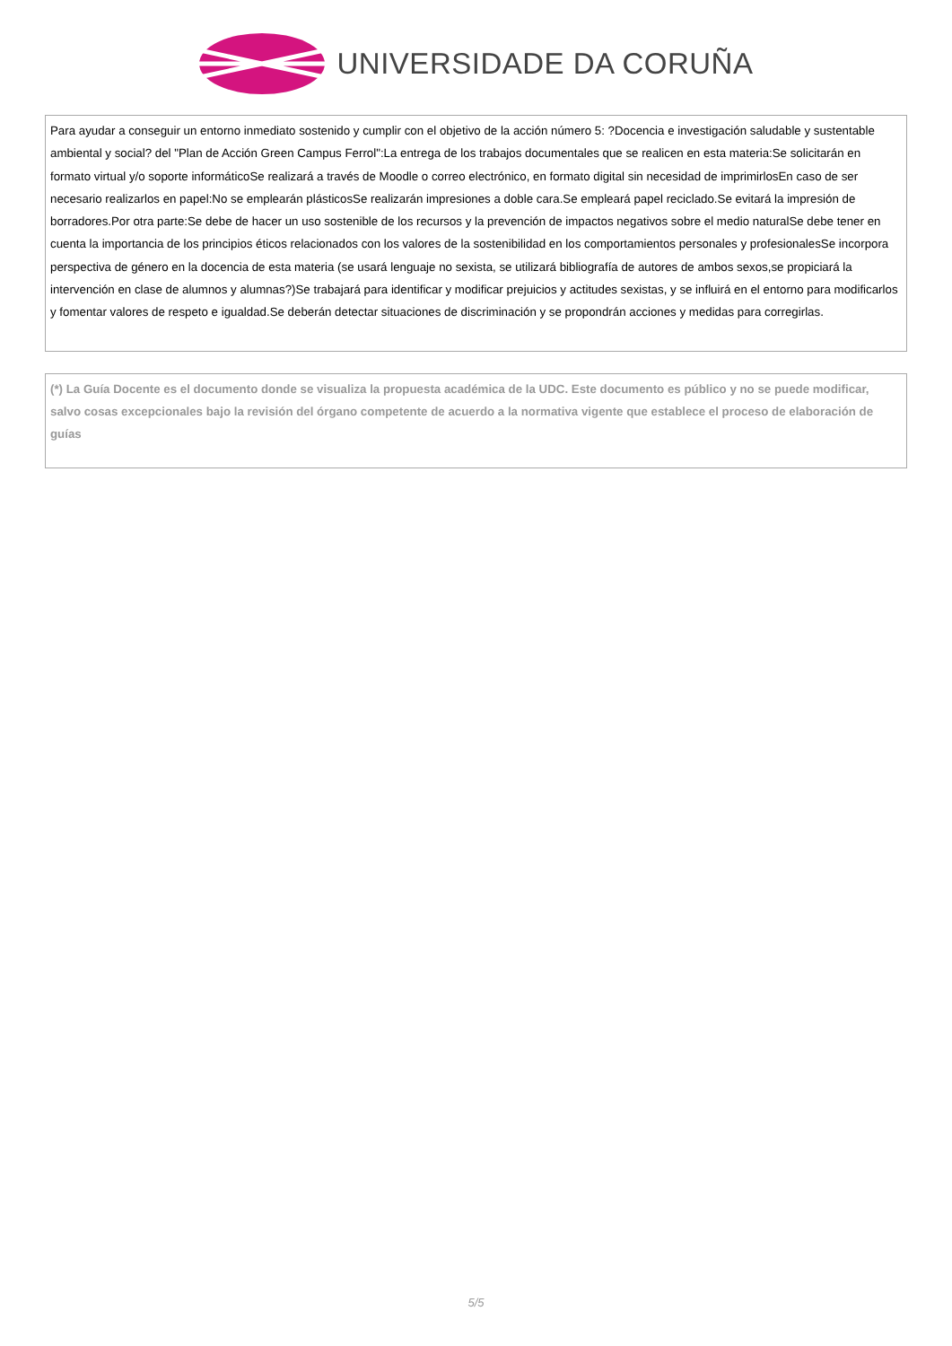UNIVERSIDADE DA CORUÑA
Para ayudar a conseguir un entorno inmediato sostenido y cumplir con el objetivo de la acción número 5: ?Docencia e investigación saludable y sustentable ambiental y social? del "Plan de Acción Green Campus Ferrol":La entrega de los trabajos documentales que se realicen en esta materia:Se solicitarán en formato virtual y/o soporte informáticoSe realizará a través de Moodle o correo electrónico, en formato digital sin necesidad de imprimirlosEn caso de ser necesario realizarlos en papel:No se emplearán plásticosSe realizarán impresiones a doble cara.Se empleará papel reciclado.Se evitará la impresión de borradores.Por otra parte:Se debe de hacer un uso sostenible de los recursos y la prevención de impactos negativos sobre el medio naturalSe debe tener en cuenta la importancia de los principios éticos relacionados con los valores de la sostenibilidad en los comportamientos personales y profesionalesSe incorpora perspectiva de género en la docencia de esta materia (se usará lenguaje no sexista, se utilizará bibliografía de autores de ambos sexos,se propiciará la intervención en clase de alumnos y alumnas?)Se trabajará para identificar y modificar prejuicios y actitudes sexistas, y se influirá en el entorno para modificarlos y fomentar valores de respeto e igualdad.Se deberán detectar situaciones de discriminación y se propondrán acciones y medidas para corregirlas.
(*) La Guía Docente es el documento donde se visualiza la propuesta académica de la UDC. Este documento es público y no se puede modificar, salvo cosas excepcionales bajo la revisión del órgano competente de acuerdo a la normativa vigente que establece el proceso de elaboración de guías
5/5